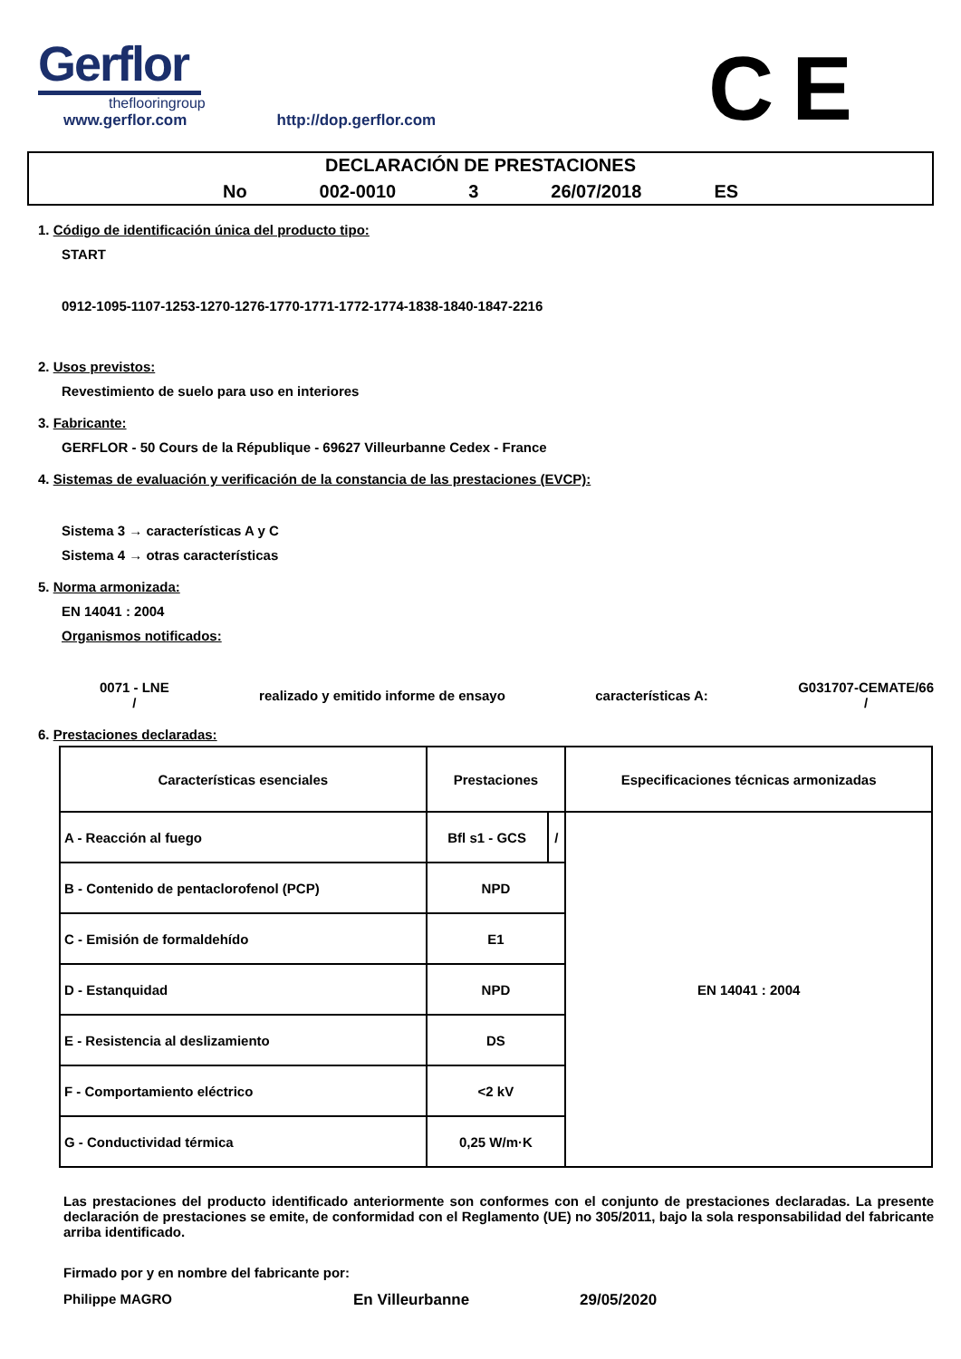Gerflor
theflooringroup
www.gerflor.com http://dop.gerflor.com
CE
DECLARACIÓN DE PRESTACIONES
No 002-0010 3 26/07/2018 ES
1. Código de identificación única del producto tipo:
START
0912-1095-1107-1253-1270-1276-1770-1771-1772-1774-1838-1840-1847-2216
2. Usos previstos:
Revestimiento de suelo para uso en interiores
3. Fabricante:
GERFLOR - 50 Cours de la République - 69627 Villeurbanne Cedex - France
4. Sistemas de evaluación y verificación de la constancia de las prestaciones (EVCP):
Sistema 3 → características A y C
Sistema 4 → otras características
5. Norma armonizada:
EN 14041 : 2004
Organismos notificados:
0071 - LNE
/
realizado y emitido informe de ensayo
características A:
G031707-CEMATE/66
/
6. Prestaciones declaradas:
| Características esenciales | Prestaciones | | Especificaciones técnicas armonizadas |
| --- | --- | --- | --- |
| A - Reacción al fuego | Bfl s1 - GCS | / | EN 14041 : 2004 |
| B - Contenido de pentaclorofenol (PCP) | NPD | | |
| C - Emisión de formaldehído | E1 | | |
| D - Estanquidad | NPD | | |
| E - Resistencia al deslizamiento | DS | | |
| F - Comportamiento eléctrico | <2 kV | | |
| G - Conductividad térmica | 0,25 W/m·K | | |
Las prestaciones del producto identificado anteriormente son conformes con el conjunto de prestaciones declaradas. La presente declaración de prestaciones se emite, de conformidad con el Reglamento (UE) no 305/2011, bajo la sola responsabilidad del fabricante arriba identificado.
Firmado por y en nombre del fabricante por:
Philippe MAGRO En Villeurbanne 29/05/2020